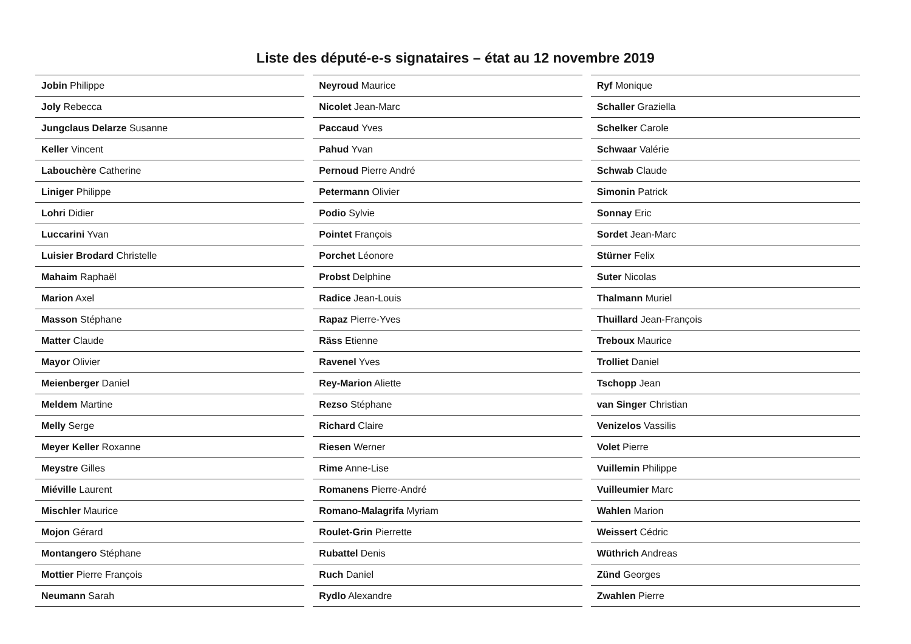Liste des député-e-s signataires – état au 12 novembre 2019
| Jobin Philippe |
| Joly Rebecca |
| Jungclaus Delarze Susanne |
| Keller Vincent |
| Labouchère Catherine |
| Liniger Philippe |
| Lohri Didier |
| Luccarini Yvan |
| Luisier Brodard Christelle |
| Mahaim Raphaël |
| Marion Axel |
| Masson Stéphane |
| Matter Claude |
| Mayor Olivier |
| Meienberger Daniel |
| Meldem Martine |
| Melly Serge |
| Meyer Keller Roxanne |
| Meystre Gilles |
| Miéville Laurent |
| Mischler Maurice |
| Mojon Gérard |
| Montangero Stéphane |
| Mottier Pierre François |
| Neumann Sarah |
| Neyroud Maurice |
| Nicolet Jean-Marc |
| Paccaud Yves |
| Pahud Yvan |
| Pernoud Pierre André |
| Petermann Olivier |
| Podio Sylvie |
| Pointet François |
| Porchet Léonore |
| Probst Delphine |
| Radice Jean-Louis |
| Rapaz Pierre-Yves |
| Räss Etienne |
| Ravenel Yves |
| Rey-Marion Aliette |
| Rezso Stéphane |
| Richard Claire |
| Riesen Werner |
| Rime Anne-Lise |
| Romanens Pierre-André |
| Romano-Malagrifa Myriam |
| Roulet-Grin Pierrette |
| Rubattel Denis |
| Ruch Daniel |
| Rydlo Alexandre |
| Ryf Monique |
| Schaller Graziella |
| Schelker Carole |
| Schwaar Valérie |
| Schwab Claude |
| Simonin Patrick |
| Sonnay Eric |
| Sordet Jean-Marc |
| Stürner Felix |
| Suter Nicolas |
| Thalmann Muriel |
| Thuillard Jean-François |
| Treboux Maurice |
| Trolliet Daniel |
| Tschopp Jean |
| van Singer Christian |
| Venizelos Vassilis |
| Volet Pierre |
| Vuillemin Philippe |
| Vuilleumier Marc |
| Wahlen Marion |
| Weissert Cédric |
| Wüthrich Andreas |
| Zünd Georges |
| Zwahlen Pierre |